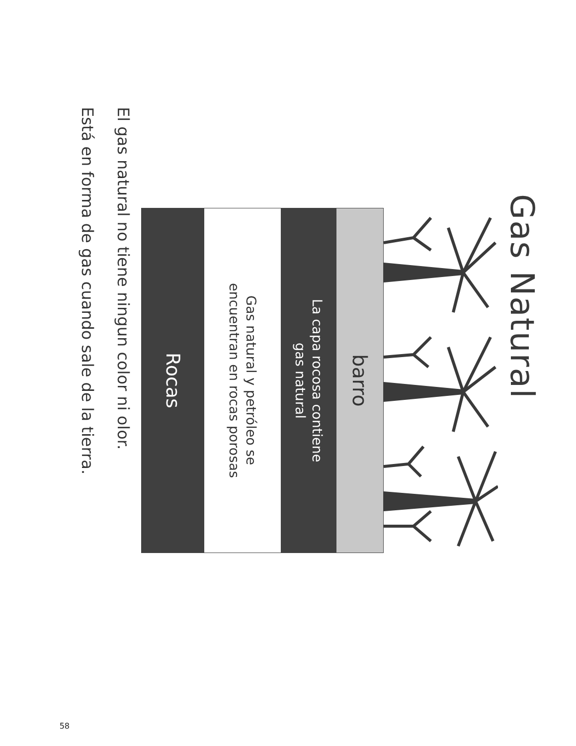Gas Natural
barro
La capa rocosa contiene
gas natural
Gas natural y petróleo se
encuentran en rocas porosas
Rocas
El gas natural no tiene ningun color ni olor.
Está en forma de gas cuando sale de la tierra.
58